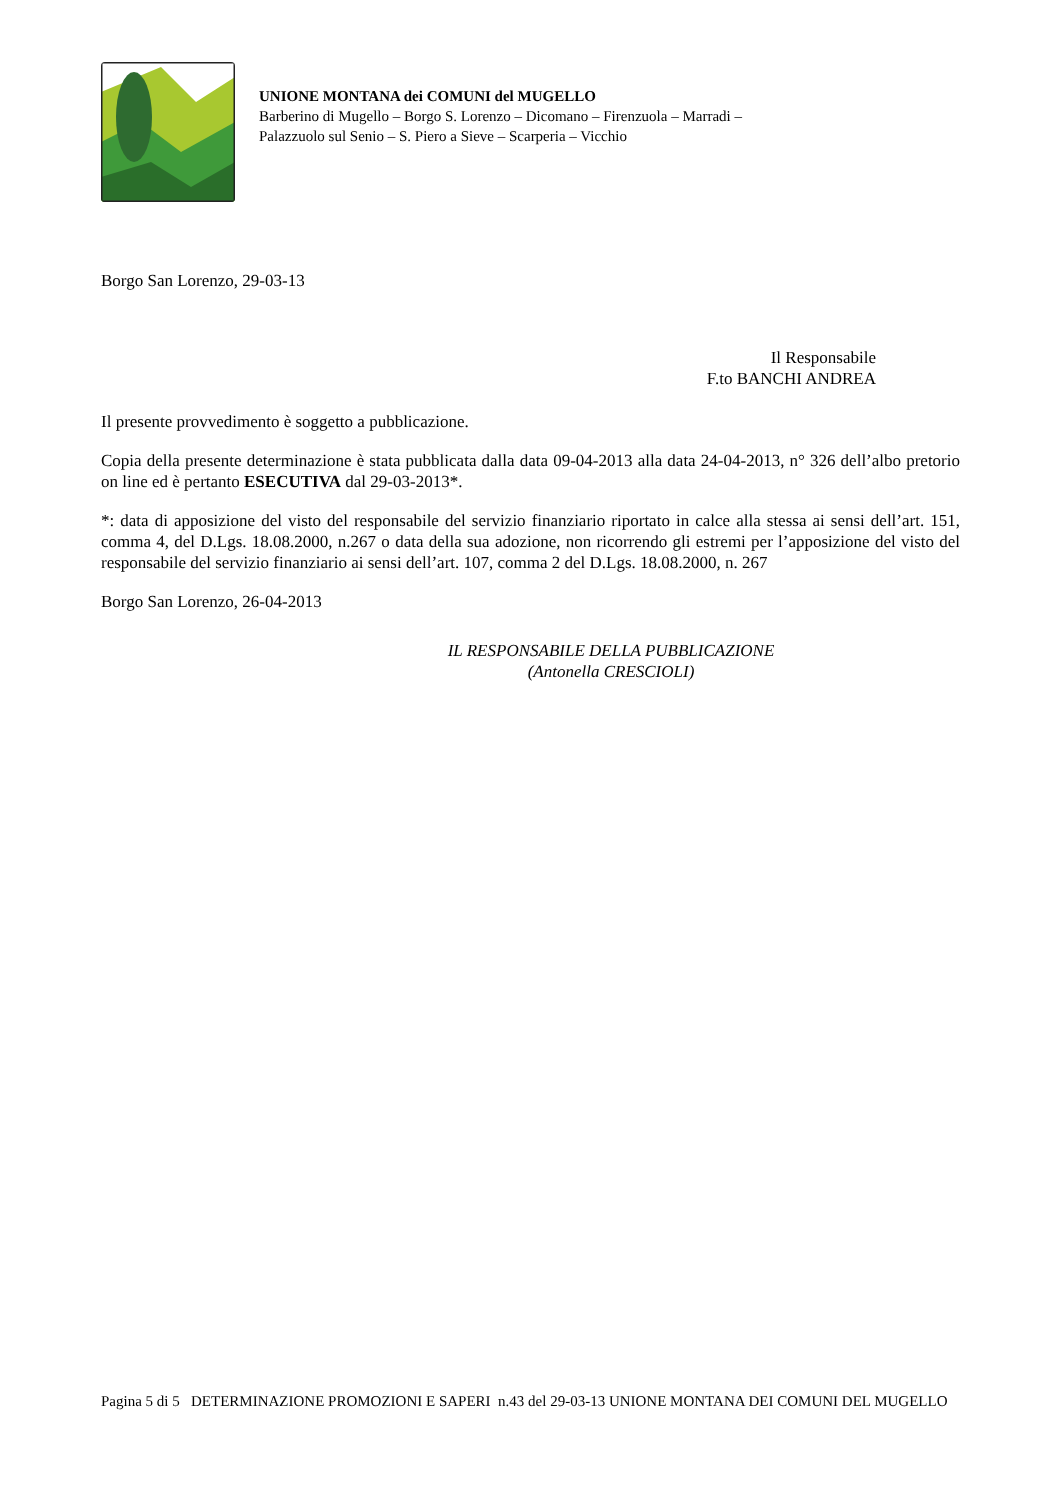UNIONE MONTANA dei COMUNI del MUGELLO
Barberino di Mugello – Borgo S. Lorenzo – Dicomano – Firenzuola – Marradi –
Palazzuolo sul Senio – S. Piero a Sieve – Scarperia – Vicchio
Borgo San Lorenzo, 29-03-13
Il Responsabile
F.to BANCHI ANDREA
Il presente provvedimento è soggetto a pubblicazione.
Copia della presente determinazione è stata pubblicata dalla data 09-04-2013 alla data 24-04-2013, n° 326 dell’albo pretorio on line ed è pertanto ESECUTIVA dal 29-03-2013*.
*: data di apposizione del visto del responsabile del servizio finanziario riportato in calce alla stessa ai sensi dell’art. 151, comma 4, del D.Lgs. 18.08.2000, n.267 o data della sua adozione, non ricorrendo gli estremi per l’apposizione del visto del responsabile del servizio finanziario ai sensi dell’art. 107, comma 2 del D.Lgs. 18.08.2000, n. 267
Borgo San Lorenzo, 26-04-2013
IL RESPONSABILE DELLA PUBBLICAZIONE
(Antonella CRESCIOLI)
Pagina 5 di 5 DETERMINAZIONE PROMOZIONI E SAPERI n.43 del 29-03-13 UNIONE MONTANA DEI COMUNI DEL MUGELLO